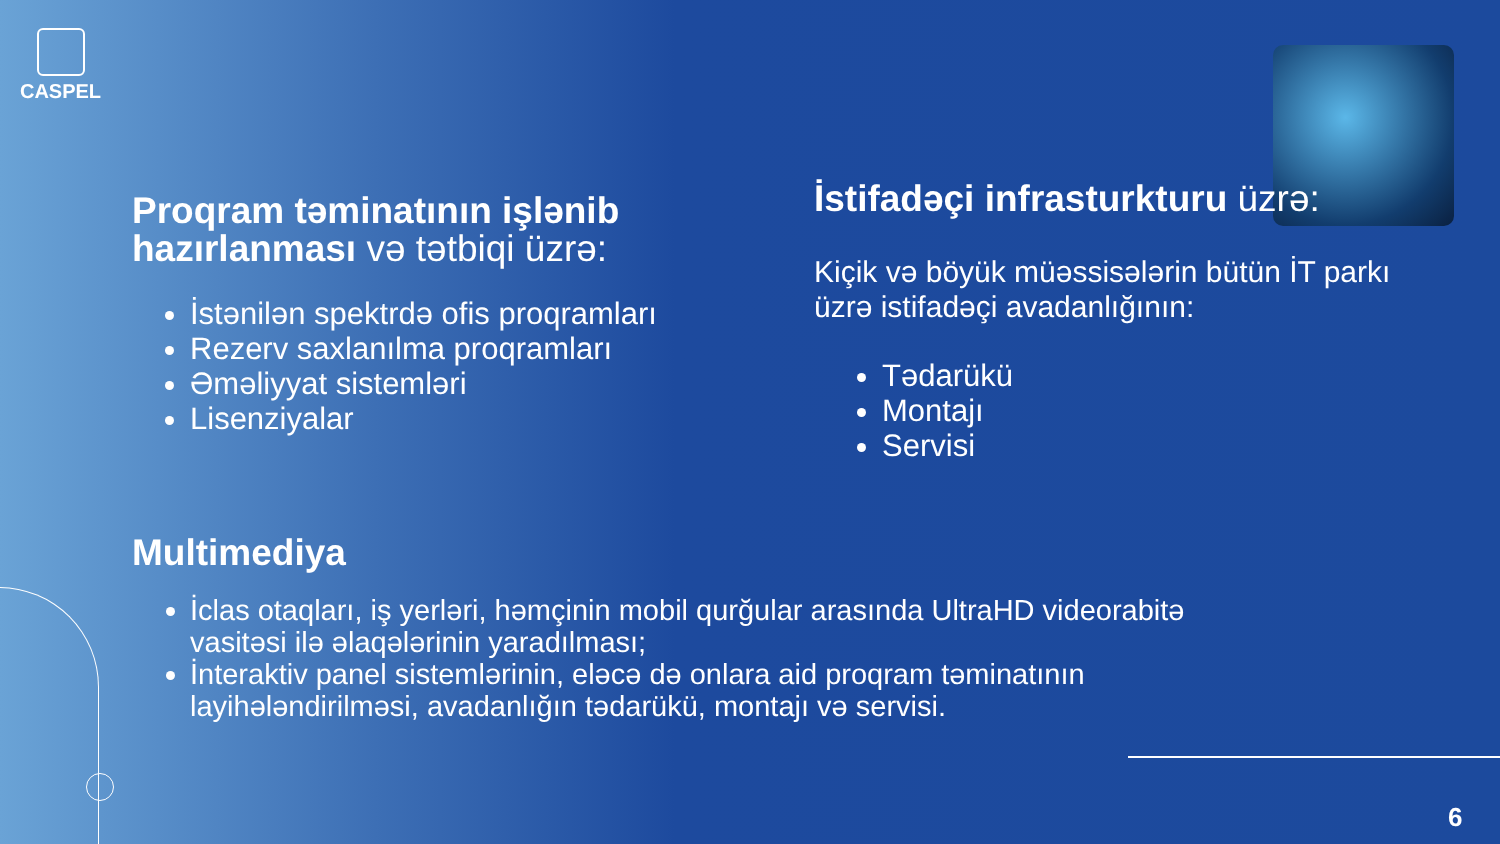CASPEL
Proqram təminatının işlənib hazırlanması və tətbiqi üzrə:
İstənilən spektrdə ofis proqramları
Rezerv saxlanılma proqramları
Əməliyyat sistemləri
Lisenziyalar
İstifadəçi infrasturkturu üzrə:
Kiçik və böyük müəssisələrin bütün İT parkı üzrə istifadəçi avadanlığının:
Tədarükü
Montajı
Servisi
Multimediya
İclas otaqları, iş yerləri, həmçinin mobil qurğular arasında UltraHD videorabitə vasitəsi ilə əlaqələrinin yaradılması;
İnteraktiv panel sistemlərinin, eləcə də onlara aid proqram təminatının layihələndirilməsi, avadanlığın tədarükü, montajı və servisi.
6